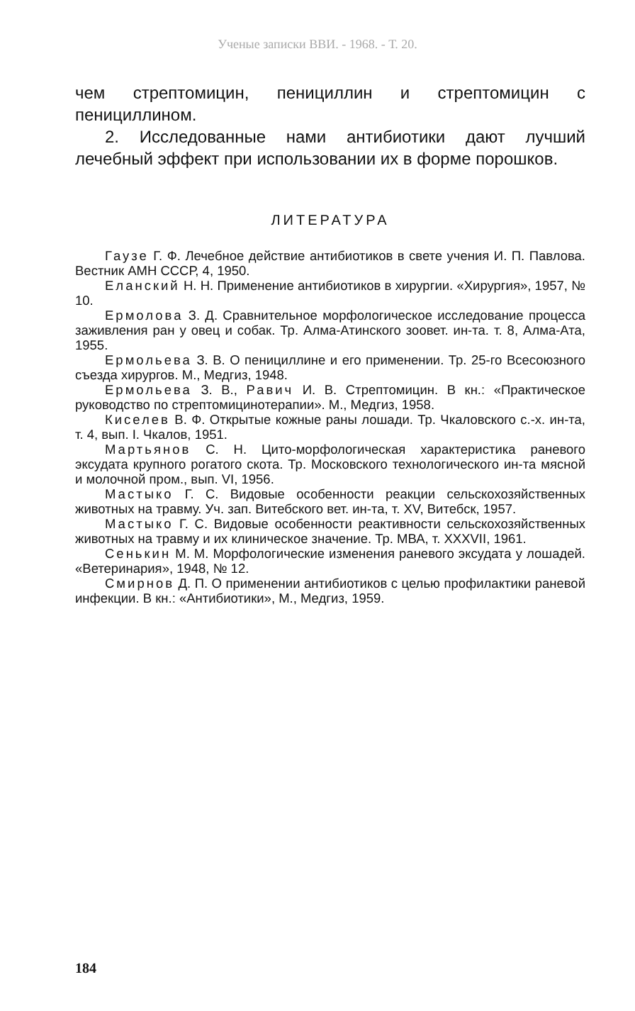Ученые записки ВВИ. - 1968. - Т. 20.
чем стрептомицин, пенициллин и стрептомицин с пенициллином.
2. Исследованные нами антибиотики дают лучший лечебный эффект при использовании их в форме порошков.
ЛИТЕРАТУРА
Гаузе Г. Ф. Лечебное действие антибиотиков в свете учения И. П. Павлова. Вестник АМН СССР, 4, 1950.
Еланский Н. Н. Применение антибиотиков в хирургии. «Хирургия», 1957, № 10.
Ермолова З. Д. Сравнительное морфологическое исследование процесса заживления ран у овец и собак. Тр. Алма-Атинского зоовет. ин-та. т. 8, Алма-Ата, 1955.
Ермольева З. В. О пенициллине и его применении. Тр. 25-го Всесоюзного съезда хирургов. М., Медгиз, 1948.
Ермольева З. В., Равич И. В. Стрептомицин. В кн.: «Практическое руководство по стрептомицинотерапии». М., Медгиз, 1958.
Киселев В. Ф. Открытые кожные раны лошади. Тр. Чкаловского с.-х. ин-та, т. 4, вып. I. Чкалов, 1951.
Мартьянов С. Н. Цито-морфологическая характеристика раневого эксудата крупного рогатого скота. Тр. Московского технологического ин-та мясной и молочной пром., вып. VI, 1956.
Мастыко Г. С. Видовые особенности реакции сельскохозяйственных животных на травму. Уч. зап. Витебского вет. ин-та, т. XV, Витебск, 1957.
Мастыко Г. С. Видовые особенности реактивности сельскохозяйственных животных на травму и их клиническое значение. Тр. МВА, т. XXXVII, 1961.
Сенькин М. М. Морфологические изменения раневого эксудата у лошадей. «Ветеринария», 1948, № 12.
Смирнов Д. П. О применении антибиотиков с целью профилактики раневой инфекции. В кн.: «Антибиотики», М., Медгиз, 1959.
184